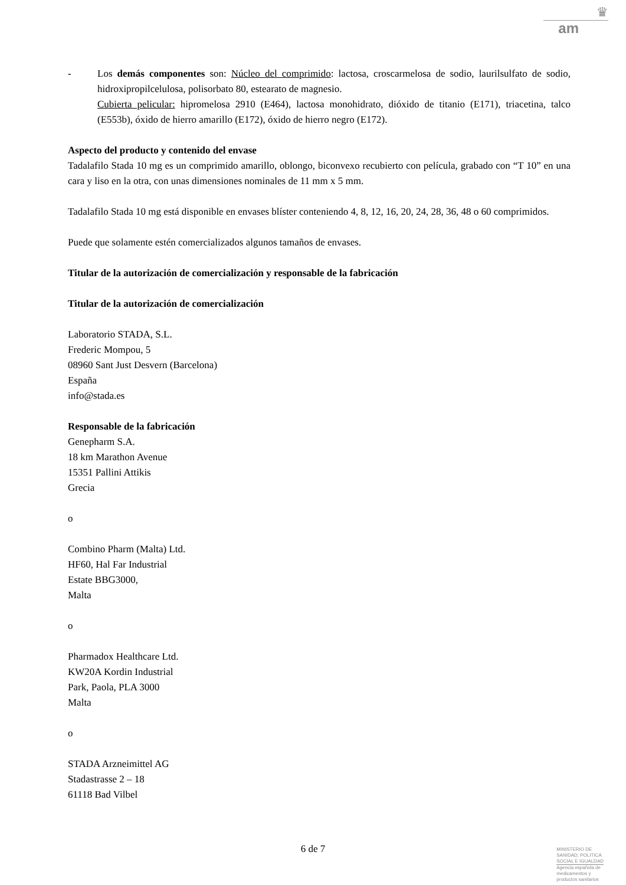♛
am
- Los demás componentes son: Núcleo del comprimido: lactosa, croscarmelosa de sodio, laurilsulfato de sodio, hidroxipropilcelulosa, polisorbato 80, estearato de magnesio.
Cubierta pelicular: hipromelosa 2910 (E464), lactosa monohidrato, dióxido de titanio (E171), triacetina, talco (E553b), óxido de hierro amarillo (E172), óxido de hierro negro (E172).
Aspecto del producto y contenido del envase
Tadalafilo Stada 10 mg es un comprimido amarillo, oblongo, biconvexo recubierto con película, grabado con “T 10” en una cara y liso en la otra, con unas dimensiones nominales de 11 mm x 5 mm.
Tadalafilo Stada 10 mg está disponible en envases blíster conteniendo 4, 8, 12, 16, 20, 24, 28, 36, 48 o 60 comprimidos.
Puede que solamente estén comercializados algunos tamaños de envases.
Titular de la autorización de comercialización y responsable de la fabricación
Titular de la autorización de comercialización
Laboratorio STADA, S.L.
Frederic Mompou, 5
08960 Sant Just Desvern (Barcelona)
España
info@stada.es
Responsable de la fabricación
Genepharm S.A.
18 km Marathon Avenue
15351 Pallini Attikis
Grecia
o
Combino Pharm (Malta) Ltd.
HF60, Hal Far Industrial
Estate BBG3000,
Malta
o
Pharmadox Healthcare Ltd.
KW20A Kordin Industrial
Park, Paola, PLA 3000
Malta
o
STADA Arzneimittel AG
Stadastrasse 2 – 18
61118 Bad Vilbel
6 de 7
MINISTERIO DE
SANIDAD, POLITICA
SOCIAL E IGUALDAD
Agencia española de
medicamentos y
productos sanitarios